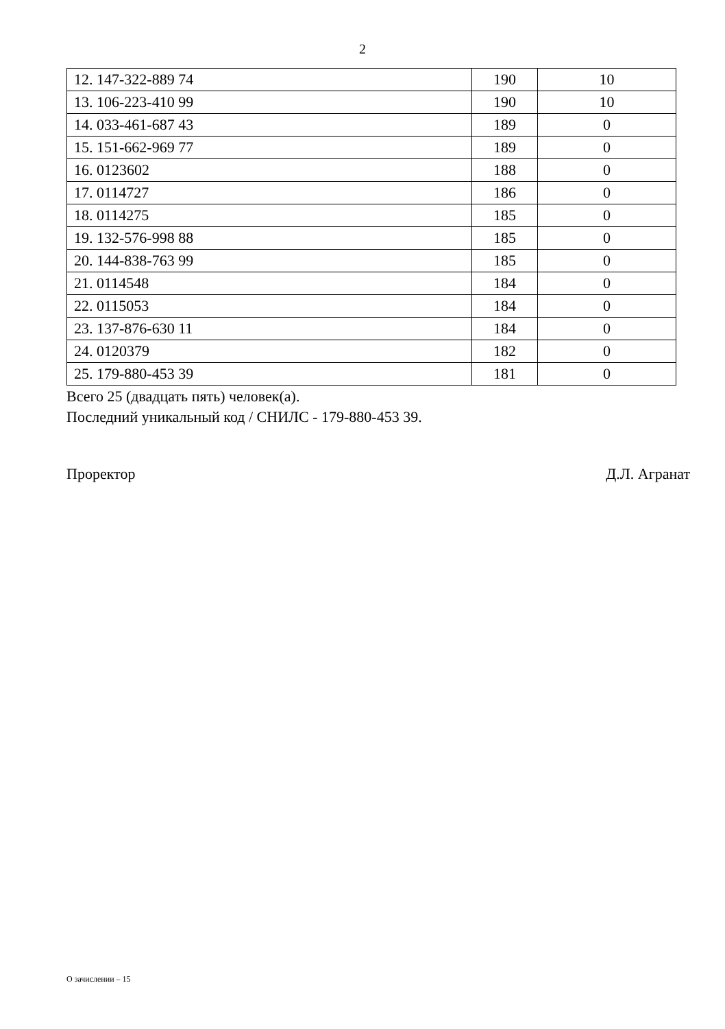2
| 12. 147-322-889 74 | 190 | 10 |
| 13. 106-223-410 99 | 190 | 10 |
| 14. 033-461-687 43 | 189 | 0 |
| 15. 151-662-969 77 | 189 | 0 |
| 16. 0123602 | 188 | 0 |
| 17. 0114727 | 186 | 0 |
| 18. 0114275 | 185 | 0 |
| 19. 132-576-998 88 | 185 | 0 |
| 20. 144-838-763 99 | 185 | 0 |
| 21. 0114548 | 184 | 0 |
| 22. 0115053 | 184 | 0 |
| 23. 137-876-630 11 | 184 | 0 |
| 24. 0120379 | 182 | 0 |
| 25. 179-880-453 39 | 181 | 0 |
Всего 25 (двадцать пять) человек(а).
Последний уникальный код / СНИЛС - 179-880-453 39.
Проректор Д.Л. Агранат
О зачислении – 15